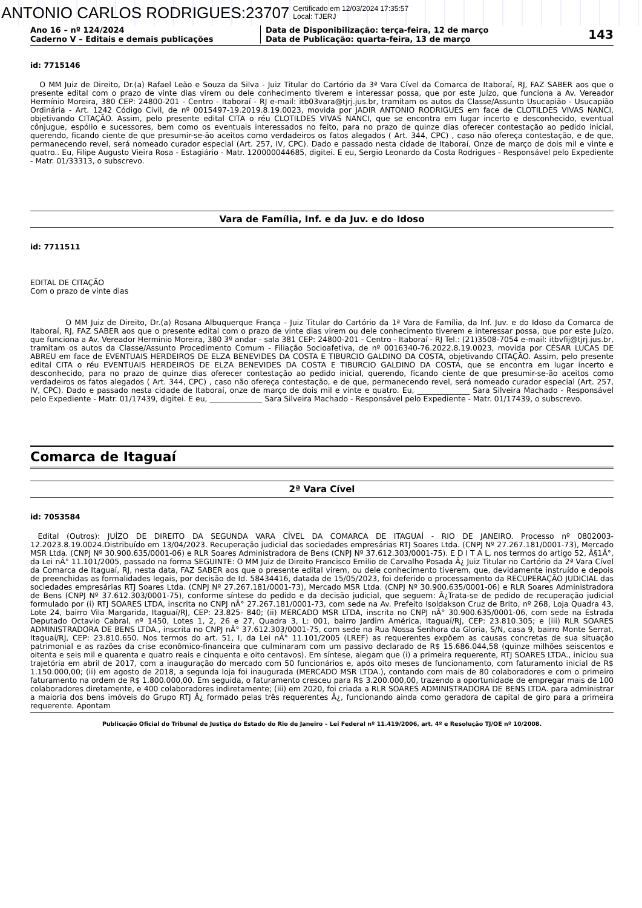ANTONIO CARLOS RODRIGUES:23707 Certificado em 12/03/2024 17:35:57
Local: TJERJ
Ano 16 – nº 124/2024
Caderno V – Editais e demais publicações
Data de Disponibilização: terça-feira, 12 de março
Data de Publicação: quarta-feira, 13 de março
143
id: 7715146
O MM Juiz de Direito, Dr.(a) Rafael Leão e Souza da Silva - Juiz Titular do Cartório da 3ª Vara Cível da Comarca de Itaboraí, RJ, FAZ SABER aos que o presente edital com o prazo de vinte dias virem ou dele conhecimento tiverem e interessar possa, que por este Juízo, que funciona a Av. Vereador Hermínio Moreira, 380 CEP: 24800-201 - Centro - Itaboraí - RJ e-mail: itb03vara@tjrj.jus.br, tramitam os autos da Classe/Assunto Usucapião - Usucapião Ordinária - Art. 1242 Código Civil, de nº 0015497-19.2019.8.19.0023, movida por JADIR ANTONIO RODRIGUES em face de CLOTILDES VIVAS NANCI, objetivando CITAÇÃO. Assim, pelo presente edital CITA o réu CLOTILDES VIVAS NANCI, que se encontra em lugar incerto e desconhecido, eventual cônjugue, espólio e sucessores, bem como os eventuais interessados no feito, para no prazo de quinze dias oferecer contestação ao pedido inicial, querendo, ficando ciente de que presumir-se-ão aceitos como verdadeiros os fatos alegados ( Art. 344, CPC) , caso não ofereça contestação, e de que, permanecendo revel, será nomeado curador especial (Art. 257, IV, CPC). Dado e passado nesta cidade de Itaboraí, Onze de março de dois mil e vinte e quatro.. Eu, Filipe Augusto Vieira Rosa - Estagiário - Matr. 120000044685, digitei. E eu, Sergio Leonardo da Costa Rodrigues - Responsável pelo Expediente - Matr. 01/33313, o subscrevo.
Vara de Família, Inf. e da Juv. e do Idoso
id: 7711511
EDITAL DE CITAÇÃO
Com o prazo de vinte dias
O MM Juiz de Direito, Dr.(a) Rosana Albuquerque França - Juiz Titular do Cartório da 1ª Vara de Família, da Inf. Juv. e do Idoso da Comarca de Itaboraí, RJ, FAZ SABER aos que o presente edital com o prazo de vinte dias virem ou dele conhecimento tiverem e interessar possa, que por este Juízo, que funciona a Av. Vereador Herminio Moreira, 380 3º andar - sala 381 CEP: 24800-201 - Centro - Itaboraí - RJ Tel.: (21)3508-7054 e-mail: itbvfij@tjrj.jus.br, tramitam os autos da Classe/Assunto Procedimento Comum - Filiação Socioafetiva, de nº 0016340-76.2022.8.19.0023, movida por CÉSAR LUCAS DE ABREU em face de EVENTUAIS HERDEIROS DE ELZA BENEVIDES DA COSTA E TIBURCIO GALDINO DA COSTA, objetivando CITAÇÃO. Assim, pelo presente edital CITA o réu EVENTUAIS HERDEIROS DE ELZA BENEVIDES DA COSTA E TIBURCIO GALDINO DA COSTA, que se encontra em lugar incerto e desconhecido, para no prazo de quinze dias oferecer contestação ao pedido inicial, querendo, ficando ciente de que presumir-se-ão aceitos como verdadeiros os fatos alegados ( Art. 344, CPC) , caso não ofereça contestação, e de que, permanecendo revel, será nomeado curador especial (Art. 257, IV, CPC). Dado e passado nesta cidade de Itaboraí, onze de março de dois mil e vinte e quatro. Eu, ______________ Sara Silveira Machado - Responsável pelo Expediente - Matr. 01/17439, digitei. E eu, ______________ Sara Silveira Machado - Responsável pelo Expediente - Matr. 01/17439, o subscrevo.
Comarca de Itaguaí
2ª Vara Cível
id: 7053584
Edital (Outros): JUÍZO DE DIREITO DA SEGUNDA VARA CÍVEL DA COMARCA DE ITAGUAÍ - RIO DE JANEIRO. Processo nº 0802003-12.2023.8.19.0024.Distribuído em 13/04/2023. Recuperação judicial das sociedades empresárias RTJ Soares Ltda. (CNPJ Nº 27.267.181/0001-73), Mercado MSR Ltda. (CNPJ Nº 30.900.635/0001-06) e RLR Soares Administradora de Bens (CNPJ Nº 37.612.303/0001-75). E D I T A L, nos termos do artigo 52, Â§1Â°, da Lei nÂ° 11.101/2005, passado na forma SEGUINTE: O MM Juiz de Direito Francisco Emilio de Carvalho Posada Â¿ Juiz Titular no Cartório da 2ª Vara Cível da Comarca de Itaguaí, RJ, nesta data, FAZ SABER aos que o presente edital virem, ou dele conhecimento tiverem, que, devidamente instruído e depois de preenchidas as formalidades legais, por decisão de Id. 58434416, datada de 15/05/2023, foi deferido o processamento da RECUPERAÇÃO JUDICIAL das sociedades empresárias RTJ Soares Ltda. (CNPJ Nº 27.267.181/0001-73), Mercado MSR Ltda. (CNPJ Nº 30.900.635/0001-06) e RLR Soares Administradora de Bens (CNPJ Nº 37.612.303/0001-75), conforme síntese do pedido e da decisão judicial, que seguem: Â¿Trata-se de pedido de recuperação judicial formulado por (i) RTJ SOARES LTDA, inscrita no CNPJ nÂ° 27.267.181/0001-73, com sede na Av. Prefeito Isoldakson Cruz de Brito, nº 268, Loja Quadra 43, Lote 24, bairro Vila Margarida, Itaguaí/RJ, CEP: 23.825- 840; (ii) MERCADO MSR LTDA, inscrita no CNPJ nÂ° 30.900.635/0001-06, com sede na Estrada Deputado Octavio Cabral, nº 1450, Lotes 1, 2, 26 e 27, Quadra 3, L: 001, bairro Jardim América, Itaguaí/RJ, CEP: 23.810.305; e (iii) RLR SOARES ADMINISTRADORA DE BENS LTDA., inscrita no CNPJ nÂ° 37.612.303/0001-75, com sede na Rua Nossa Senhora da Gloria, S/N, casa 9, bairro Monte Serrat, Itaguaí/RJ, CEP: 23.810.650. Nos termos do art. 51, I, da Lei nÂ° 11.101/2005 (LREF) as requerentes expõem as causas concretas de sua situação patrimonial e as razões da crise econômico-financeira que culminaram com um passivo declarado de R$ 15.686.044,58 (quinze milhões seiscentos e oitenta e seis mil e quarenta e quatro reais e cinquenta e oito centavos). Em síntese, alegam que (i) a primeira requerente, RTJ SOARES LTDA., iniciou sua trajetória em abril de 2017, com a inauguração do mercado com 50 funcionários e, após oito meses de funcionamento, com faturamento inicial de R$ 1.150.000,00; (ii) em agosto de 2018, a segunda loja foi inaugurada (MERCADO MSR LTDA.), contando com mais de 80 colaboradores e com o primeiro faturamento na ordem de R$ 1.800.000,00. Em seguida, o faturamento cresceu para R$ 3.200.000,00, trazendo a oportunidade de empregar mais de 100 colaboradores diretamente, e 400 colaboradores indiretamente; (iii) em 2020, foi criada a RLR SOARES ADMINISTRADORA DE BENS LTDA. para administrar a maioria dos bens imóveis do Grupo RTJ Â¿ formado pelas três requerentes Â¿, funcionando ainda como geradora de capital de giro para a primeira requerente. Apontam
Publicação Oficial do Tribunal de Justiça do Estado do Rio de Janeiro – Lei Federal nº 11.419/2006, art. 4º e Resolução TJ/OE nº 10/2008.